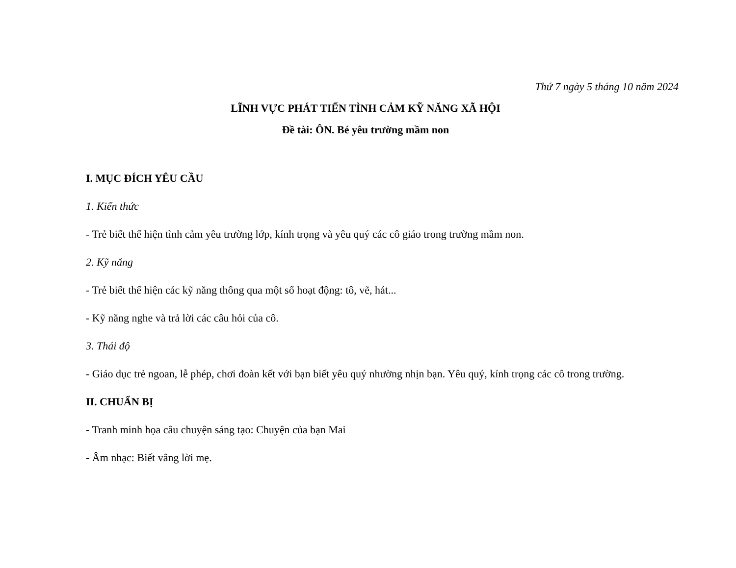Thứ 7 ngày 5 tháng 10 năm 2024
LĨNH VỰC PHÁT TIỂN TÌNH CẢM KỸ NĂNG XÃ HỘI
Đề tài: ÔN. Bé yêu trường mầm non
I. MỤC ĐÍCH YÊU CẦU
1. Kiến thức
- Trẻ biết thể hiện tình cảm yêu trường lớp, kính trọng và yêu quý các cô giáo trong trường mầm non.
2. Kỹ năng
- Trẻ biết thể hiện các kỹ năng thông qua một số hoạt động: tô, vẽ, hát...
- Kỹ năng nghe và trả lời các câu hỏi của cô.
3. Thái độ
- Giáo dục trẻ ngoan, lễ phép, chơi đoàn kết với bạn biết yêu quý nhường nhịn bạn. Yêu quý, kính trọng các cô trong trường.
II. CHUẨN BỊ
- Tranh minh họa câu chuyện sáng tạo: Chuyện của bạn Mai
- Âm nhạc: Biết vâng lời mẹ.